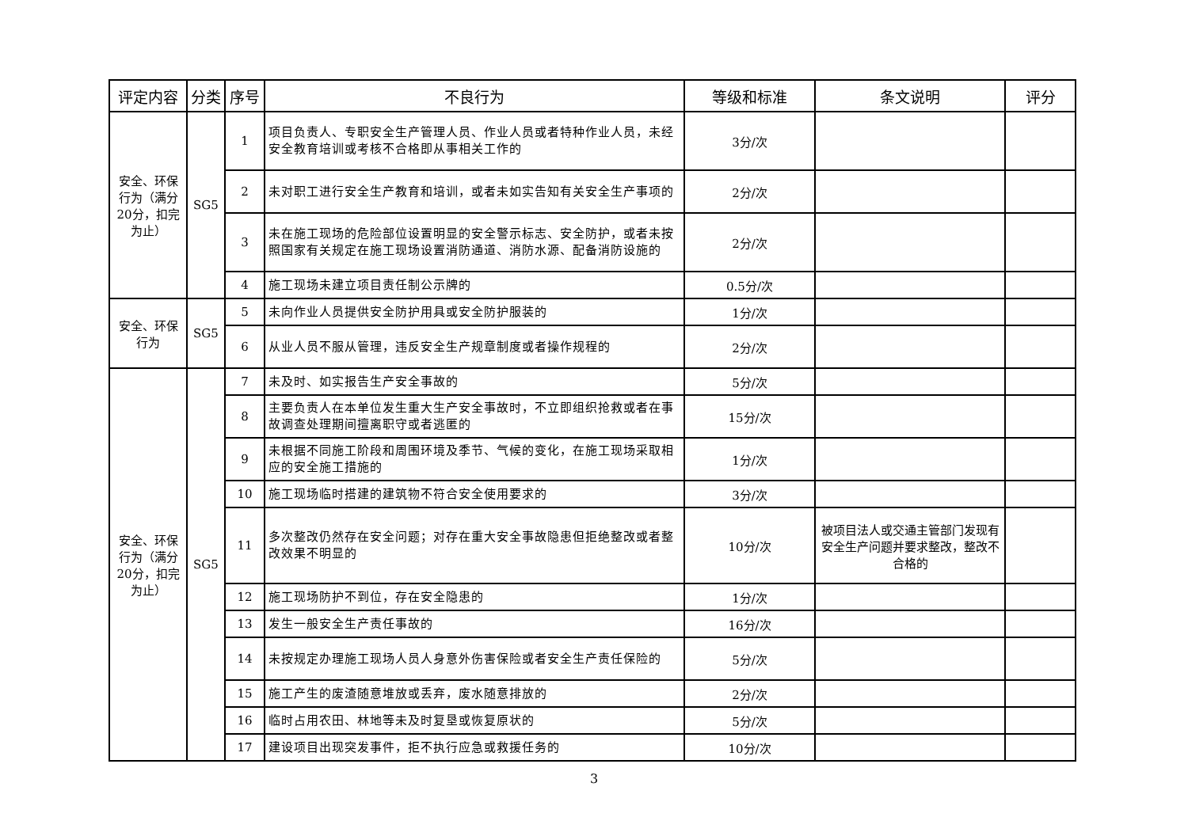| 评定内容 | 分类 | 序号 | 不良行为 | 等级和标准 | 条文说明 | 评分 |
| --- | --- | --- | --- | --- | --- | --- |
| 安全、环保行为（满分20分，扣完为止） | SG5 | 1 | 项目负责人、专职安全生产管理人员、作业人员或者特种作业人员，未经安全教育培训或考核不合格即从事相关工作的 | 3分/次 | | |
| | | 2 | 未对职工进行安全生产教育和培训，或者未如实告知有关安全生产事项的 | 2分/次 | | |
| | | 3 | 未在施工现场的危险部位设置明显的安全警示标志、安全防护，或者未按照国家有关规定在施工现场设置消防通道、消防水源、配备消防设施的 | 2分/次 | | |
| | | 4 | 施工现场未建立项目责任制公示牌的 | 0.5分/次 | | |
| 安全、环保行为 | SG5 | 5 | 未向作业人员提供安全防护用具或安全防护服装的 | 1分/次 | | |
| | | 6 | 从业人员不服从管理，违反安全生产规章制度或者操作规程的 | 2分/次 | | |
| 安全、环保行为（满分20分，扣完为止） | SG5 | 7 | 未及时、如实报告生产安全事故的 | 5分/次 | | |
| | | 8 | 主要负责人在本单位发生重大生产安全事故时，不立即组织抢救或者在事故调查处理期间擅离职守或者逃匿的 | 15分/次 | | |
| | | 9 | 未根据不同施工阶段和周围环境及季节、气候的变化，在施工现场采取相应的安全施工措施的 | 1分/次 | | |
| | | 10 | 施工现场临时搭建的建筑物不符合安全使用要求的 | 3分/次 | | |
| | | 11 | 多次整改仍然存在安全问题；对存在重大安全事故隐患但拒绝整改或者整改效果不明显的 | 10分/次 | 被项目法人或交通主管部门发现有安全生产问题并要求整改，整改不合格的 | |
| | | 12 | 施工现场防护不到位，存在安全隐患的 | 1分/次 | | |
| | | 13 | 发生一般安全生产责任事故的 | 16分/次 | | |
| | | 14 | 未按规定办理施工现场人员人身意外伤害保险或者安全生产责任保险的 | 5分/次 | | |
| | | 15 | 施工产生的废渣随意堆放或丢弃，废水随意排放的 | 2分/次 | | |
| | | 16 | 临时占用农田、林地等未及时复垦或恢复原状的 | 5分/次 | | |
| | | 17 | 建设项目出现突发事件，拒不执行应急或救援任务的 | 10分/次 | | |
3